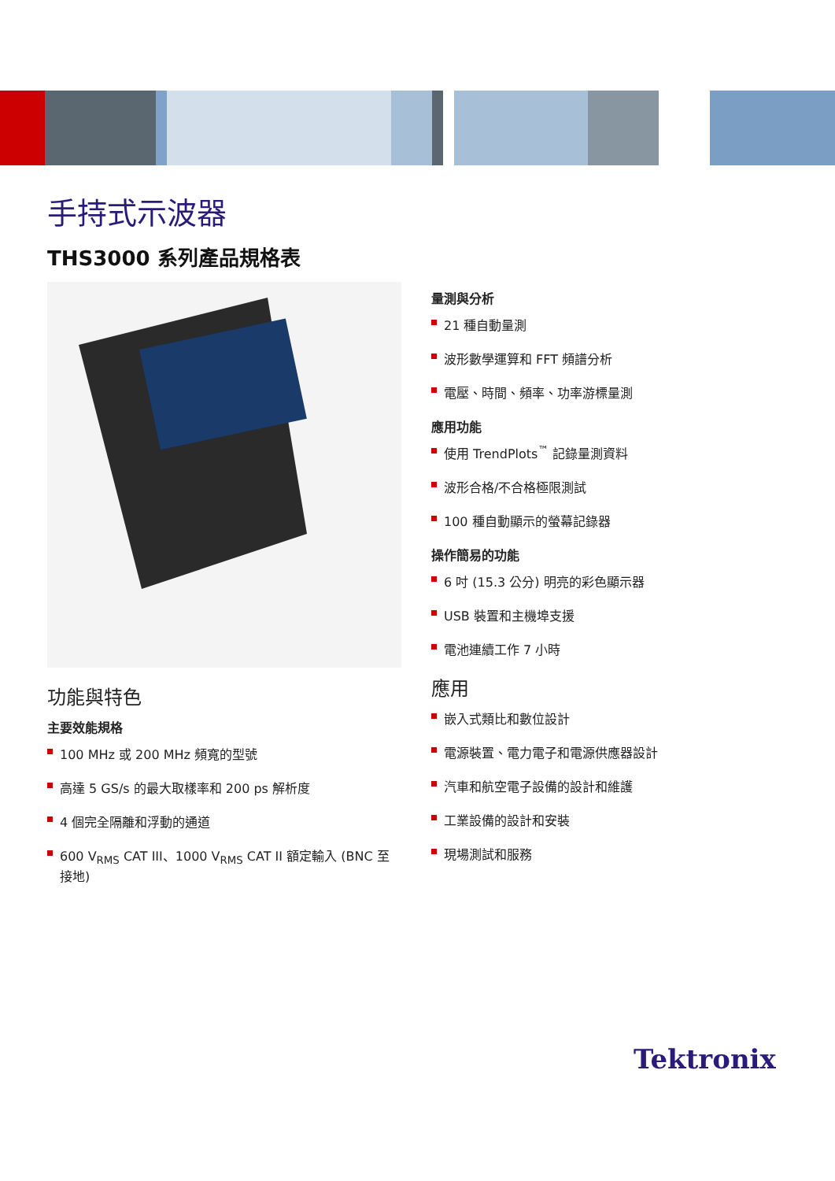手持式示波器
THS3000 系列產品規格表
功能與特色
主要效能規格
100 MHz 或 200 MHz 頻寬的型號
高達 5 GS/s 的最大取樣率和 200 ps 解析度
4 個完全隔離和浮動的通道
600 V<sub>RMS</sub> CAT III、1000 V<sub>RMS</sub> CAT II 額定輸入 (BNC 至接地)
量測與分析
21 種自動量測
波形數學運算和 FFT 頻譜分析
電壓、時間、頻率、功率游標量測
應用功能
使用 TrendPlots<sup>™</sup> 記錄量測資料
波形合格/不合格極限測試
100 種自動顯示的螢幕記錄器
操作簡易的功能
6 吋 (15.3 公分) 明亮的彩色顯示器
USB 裝置和主機埠支援
電池連續工作 7 小時
應用
嵌入式類比和數位設計
電源裝置、電力電子和電源供應器設計
汽車和航空電子設備的設計和維護
工業設備的設計和安裝
現場測試和服務
Tektronix